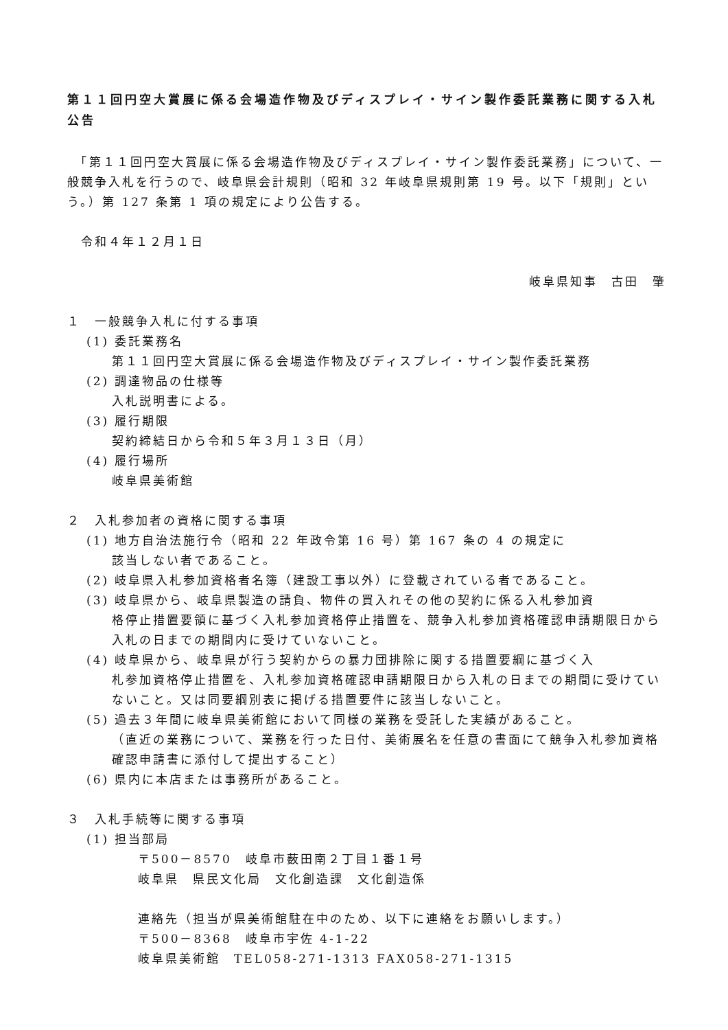第１１回円空大賞展に係る会場造作物及びディスプレイ・サイン製作委託業務に関する入札公告
　「第１１回円空大賞展に係る会場造作物及びディスプレイ・サイン製作委託業務」について、一般競争入札を行うので、岐阜県会計規則（昭和 32 年岐阜県規則第 19 号。以下「規則」という。）第 127 条第 1 項の規定により公告する。
　令和４年１２月１日
岐阜県知事　古田　肇
１　一般競争入札に付する事項
(1) 委託業務名
第１１回円空大賞展に係る会場造作物及びディスプレイ・サイン製作委託業務
(2) 調達物品の仕様等
入札説明書による。
(3) 履行期限
契約締結日から令和５年３月１３日（月）
(4) 履行場所
岐阜県美術館
２　入札参加者の資格に関する事項
(1) 地方自治法施行令（昭和 22 年政令第 16 号）第 167 条の 4 の規定に
該当しない者であること。
(2) 岐阜県入札参加資格者名簿（建設工事以外）に登載されている者であること。
(3) 岐阜県から、岐阜県製造の請負、物件の買入れその他の契約に係る入札参加資
格停止措置要領に基づく入札参加資格停止措置を、競争入札参加資格確認申請期限日から入札の日までの期間内に受けていないこと。
(4) 岐阜県から、岐阜県が行う契約からの暴力団排除に関する措置要綱に基づく入
札参加資格停止措置を、入札参加資格確認申請期限日から入札の日までの期間に受けていないこと。又は同要綱別表に掲げる措置要件に該当しないこと。
(5) 過去３年間に岐阜県美術館において同様の業務を受託した実績があること。
（直近の業務について、業務を行った日付、美術展名を任意の書面にて競争入札参加資格確認申請書に添付して提出すること）
(6) 県内に本店または事務所があること。
３　入札手続等に関する事項
(1) 担当部局
〒500－8570　岐阜市薮田南２丁目１番１号
岐阜県　県民文化局　文化創造課　文化創造係
連絡先（担当が県美術館駐在中のため、以下に連絡をお願いします。）
〒500－8368　岐阜市宇佐 4-1-22
岐阜県美術館　TEL058-271-1313 FAX058-271-1315